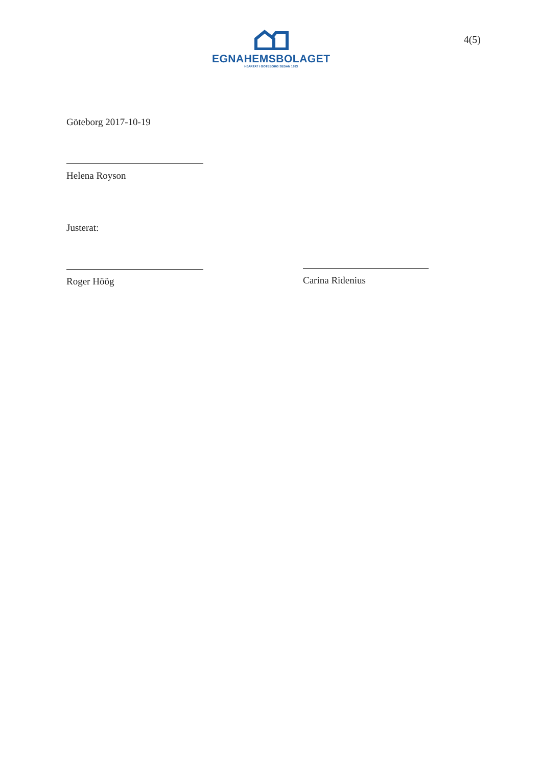EGNAHEMSBOLAGET
HJÄRTAT I GÖTEBORG SEDAN 1933
4(5)
Göteborg 2017-10-19
Helena Royson
Justerat:
Roger Höög
Carina Ridenius